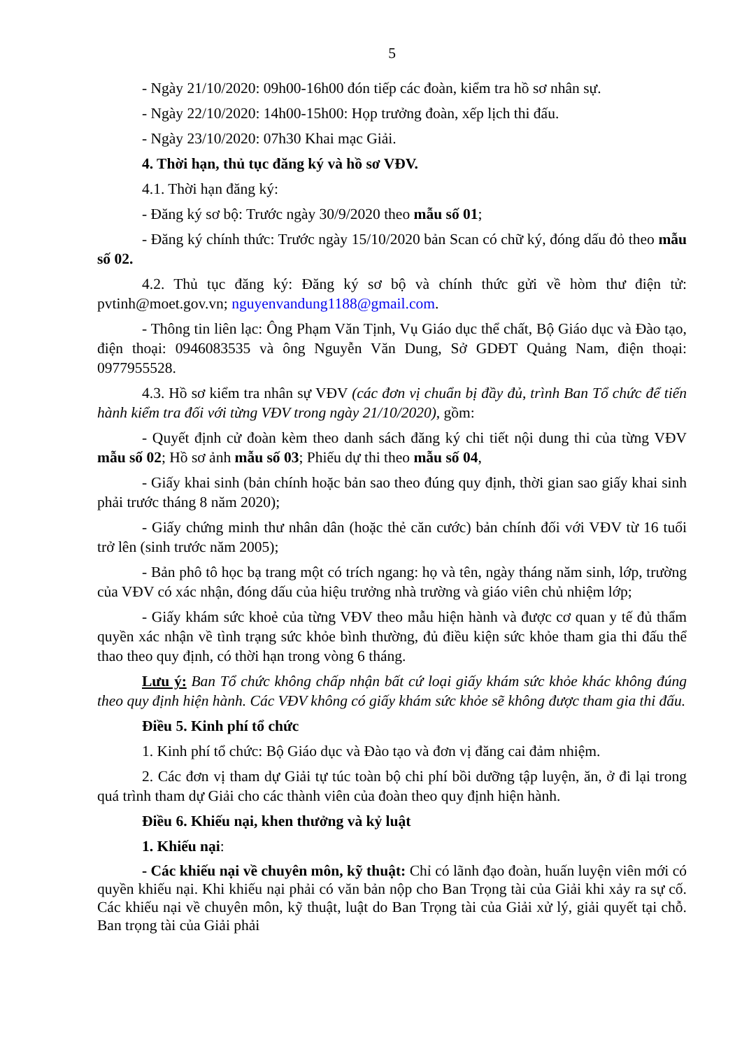5
- Ngày 21/10/2020: 09h00-16h00 đón tiếp các đoàn, kiểm tra hồ sơ nhân sự.
- Ngày 22/10/2020: 14h00-15h00: Họp trưởng đoàn, xếp lịch thi đấu.
- Ngày 23/10/2020: 07h30 Khai mạc Giải.
4. Thời hạn, thủ tục đăng ký và hồ sơ VĐV.
4.1. Thời hạn đăng ký:
- Đăng ký sơ bộ: Trước ngày 30/9/2020 theo mẫu số 01;
- Đăng ký chính thức: Trước ngày 15/10/2020 bản Scan có chữ ký, đóng dấu đỏ theo mẫu số 02.
4.2. Thủ tục đăng ký: Đăng ký sơ bộ và chính thức gửi về hòm thư điện tử: pvtinh@moet.gov.vn; nguyenvandung1188@gmail.com.
- Thông tin liên lạc: Ông Phạm Văn Tịnh, Vụ Giáo dục thể chất, Bộ Giáo dục và Đào tạo, điện thoại: 0946083535 và ông Nguyễn Văn Dung, Sở GDĐT Quảng Nam, điện thoại: 0977955528.
4.3. Hồ sơ kiểm tra nhân sự VĐV (các đơn vị chuẩn bị đầy đủ, trình Ban Tổ chức để tiến hành kiểm tra đối với từng VĐV trong ngày 21/10/2020), gồm:
- Quyết định cử đoàn kèm theo danh sách đăng ký chi tiết nội dung thi của từng VĐV mẫu số 02; Hồ sơ ảnh mẫu số 03; Phiếu dự thi theo mẫu số 04,
- Giấy khai sinh (bản chính hoặc bản sao theo đúng quy định, thời gian sao giấy khai sinh phải trước tháng 8 năm 2020);
- Giấy chứng minh thư nhân dân (hoặc thẻ căn cước) bản chính đối với VĐV từ 16 tuổi trở lên (sinh trước năm 2005);
- Bản phô tô học bạ trang một có trích ngang: họ và tên, ngày tháng năm sinh, lớp, trường của VĐV có xác nhận, đóng dấu của hiệu trưởng nhà trường và giáo viên chủ nhiệm lớp;
- Giấy khám sức khoẻ của từng VĐV theo mẫu hiện hành và được cơ quan y tế đủ thẩm quyền xác nhận về tình trạng sức khỏe bình thường, đủ điều kiện sức khỏe tham gia thi đấu thể thao theo quy định, có thời hạn trong vòng 6 tháng.
Lưu ý: Ban Tổ chức không chấp nhận bất cứ loại giấy khám sức khỏe khác không đúng theo quy định hiện hành. Các VĐV không có giấy khám sức khỏe sẽ không được tham gia thi đấu.
Điều 5. Kinh phí tổ chức
1. Kinh phí tổ chức: Bộ Giáo dục và Đào tạo và đơn vị đăng cai đảm nhiệm.
2. Các đơn vị tham dự Giải tự túc toàn bộ chi phí bồi dưỡng tập luyện, ăn, ở đi lại trong quá trình tham dự Giải cho các thành viên của đoàn theo quy định hiện hành.
Điều 6. Khiếu nại, khen thưởng và kỷ luật
1. Khiếu nại:
- Các khiếu nại về chuyên môn, kỹ thuật: Chỉ có lãnh đạo đoàn, huấn luyện viên mới có quyền khiếu nại. Khi khiếu nại phải có văn bản nộp cho Ban Trọng tài của Giải khi xảy ra sự cố. Các khiếu nại về chuyên môn, kỹ thuật, luật do Ban Trọng tài của Giải xử lý, giải quyết tại chỗ. Ban trọng tài của Giải phải